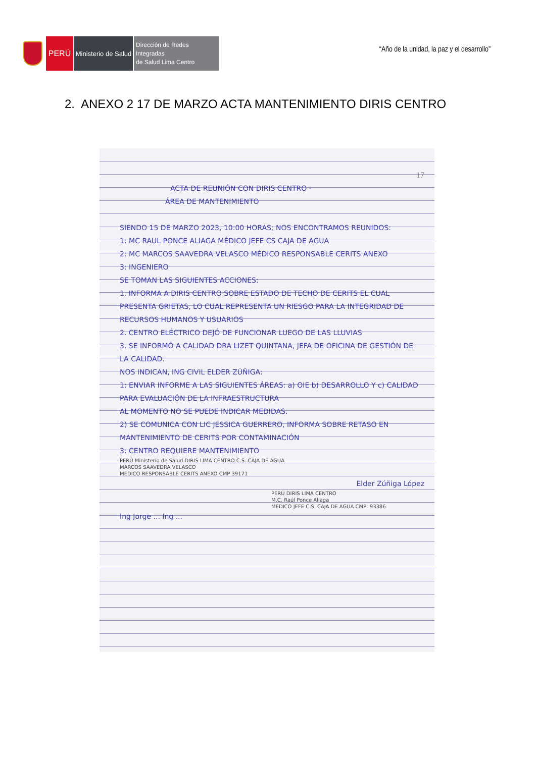PERÚ
Ministerio de Salud
Dirección de Redes Integradas
de Salud Lima Centro
“Año de la unidad, la paz y el desarrollo”
2. ANEXO 2 17 DE MARZO ACTA MANTENIMIENTO DIRIS CENTRO
17
ACTA DE REUNIÓN CON DIRIS CENTRO -
ÁREA DE MANTENIMIENTO
SIENDO 15 DE MARZO 2023, 10:00 HORAS; NOS ENCONTRAMOS REUNIDOS:
1: MC RAUL PONCE ALIAGA MÉDICO JEFE CS CAJA DE AGUA
2: MC MARCOS SAAVEDRA VELASCO MÉDICO RESPONSABLE CERITS ANEXO
3: INGENIERO
SE TOMAN LAS SIGUIENTES ACCIONES:
1. INFORMA A DIRIS CENTRO SOBRE ESTADO DE TECHO DE CERITS EL CUAL PRESENTA GRIETAS, LO CUAL REPRESENTA UN RIESGO PARA LA INTEGRIDAD DE RECURSOS HUMANOS Y USUARIOS
2. CENTRO ELÉCTRICO DEJÓ DE FUNCIONAR LUEGO DE LAS LLUVIAS
3. SE INFORMÓ A CALIDAD DRA LIZET QUINTANA, JEFA DE OFICINA DE GESTIÓN DE LA CALIDAD.
NOS INDICAN, ING CIVIL ELDER ZÚÑIGA:
1: ENVIAR INFORME A LAS SIGUIENTES ÁREAS: a) OIE b) DESARROLLO Y c) CALIDAD PARA EVALUACIÓN DE LA INFRAESTRUCTURA
AL MOMENTO NO SE PUEDE INDICAR MEDIDAS.
2) SE COMUNICA CON LIC JESSICA GUERRERO, INFORMA SOBRE RETASO EN MANTENIMIENTO DE CERITS POR CONTAMINACIÓN
3: CENTRO REQUIERE MANTENIMIENTO
PERÚ Ministerio de Salud DIRIS LIMA CENTRO C.S. CAJA DE AGUA
MARCOS SAAVEDRA VELASCO
MEDICO RESPONSABLE CERITS ANEXO CMP 39171
Elder Zúñiga López
PERÚ DIRIS LIMA CENTRO
M.C. Raúl Ponce Aliaga
MEDICO JEFE C.S. CAJA DE AGUA CMP: 93386
Ing Jorge ... Ing ...